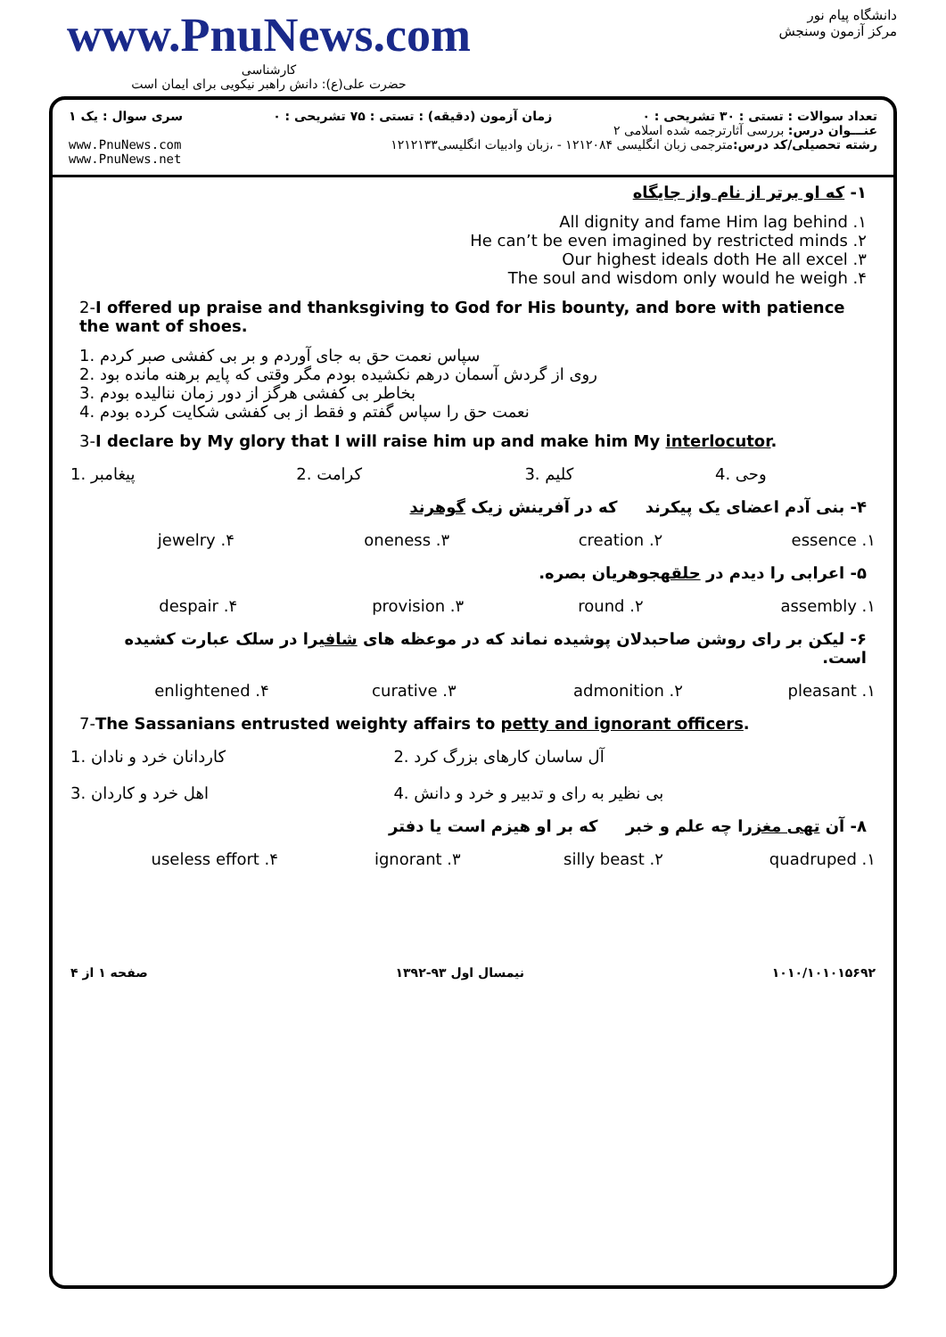www.PnuNews.com
کارشناسی
حضرت علی(ع): دانش راهبر نیکویی برای ایمان است
دانشگاه پیام نور
مرکز آزمون وسنجش
تعداد سوالات : تستی : ۳۰ تشریحی : ۰ زمان آزمون (دقیقه) : تستی : ۷۵ تشریحی : ۰ سری سوال : یک ۱
عنـــوان درس: بررسی آثارترجمه شده اسلامی ۲
رشته تحصیلی/کد درس: مترجمی زبان انگلیسی ۱۲۱۲۰۸۴ - ،زبان وادبیات انگلیسی۱۲۱۲۱۳۳ www.PnuNews.com
www.PnuNews.net
۱- که او برتر از نام واز جایگاه
۱. All dignity and fame Him lag behind
۲. He can’t be even imagined by restricted minds
۳. Our highest ideals doth He all excel
۴. The soul and wisdom only would he weigh
2-I offered up praise and thanksgiving to God for His bounty, and bore with patience the want of shoes.
1. سپاس نعمت حق به جای آوردم و بر بی کفشی صبر کردم
2. روی از گردش آسمان درهم نکشیده بودم مگر وقتی که پایم برهنه مانده بود
3. بخاطر بی کفشی هرگز از دور زمان نناليده بودم
4. نعمت حق را سپاس گفتم و فقط از بی کفشی شکایت کرده بودم
3-I declare by My glory that I will raise him up and make him My interlocutor.
| 1. پیغامبر | 2. کرامت | 3. کلیم | 4. وحی |
۴- بنی آدم اعضای یک پیکرند که در آفرینش زیک گوهرند
| ۱. essence | ۲. creation | ۳. oneness | ۴. jewelry |
۵- اعرابی را دیدم در حلقهجوهریان بصره.
| ۱. assembly | ۲. round | ۳. provision | ۴. despair |
۶- لیکن بر رای روشن صاحبدلان پوشیده نماند که در موعظه های شافیرا در سلک عبارت کشیده است.
| ۱. pleasant | ۲. admonition | ۳. curative | ۴. enlightened |
7-The Sassanians entrusted weighty affairs to petty and ignorant officers.
| 1. کاردانان خرد و نادان | 2. آل ساسان کارهای بزرگ کرد |
| 3. اهل خرد و کاردان | 4. بی نظیر به رای و تدبیر و خرد و دانش |
۸- آن تهی مغزرا چه علم و خبر که بر او هیزم است یا دفتر
| ۱. quadruped | ۲. silly beast | ۳. ignorant | ۴. useless effort |
۱۰۱۰/۱۰۱۰۱۵۶۹۲ نیمسال اول ۹۳-۱۳۹۲ صفحه ۱ از ۴